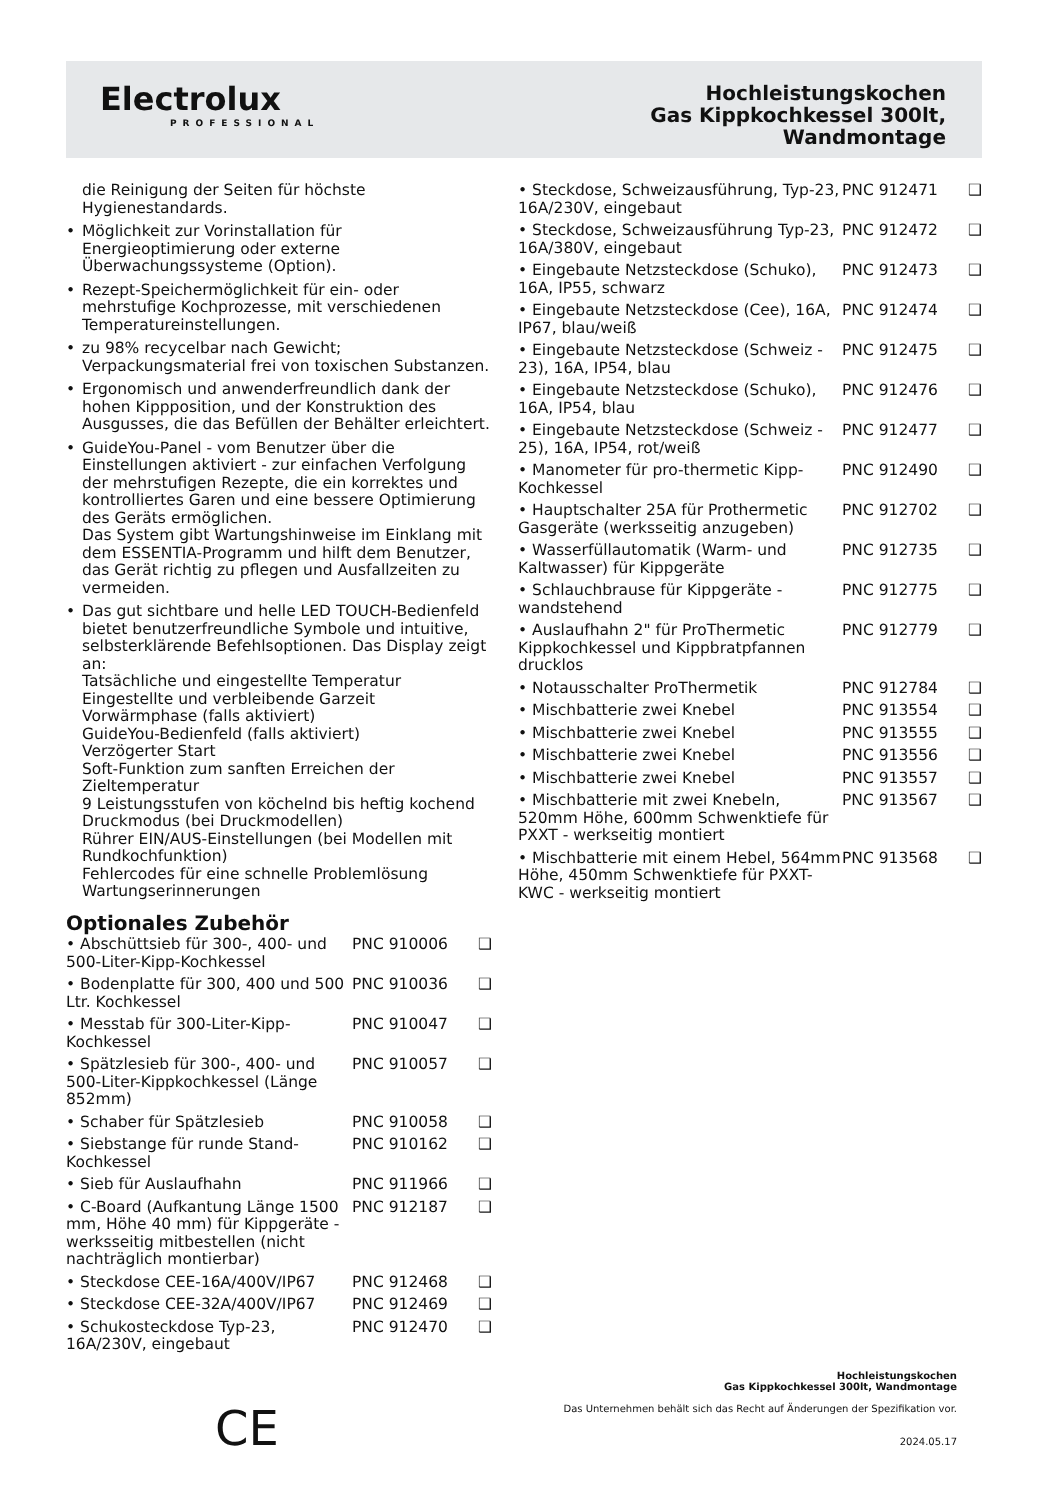Electrolux
PROFESSIONAL
Hochleistungskochen
Gas Kippkochkessel 300lt,
Wandmontage
die Reinigung der Seiten für höchste Hygienestandards.
• Möglichkeit zur Vorinstallation für Energieoptimierung oder externe Überwachungssysteme (Option).
• Rezept-Speichermöglichkeit für ein- oder mehrstufige Kochprozesse, mit verschiedenen Temperatureinstellungen.
• zu 98% recycelbar nach Gewicht; Verpackungsmaterial frei von toxischen Substanzen.
• Ergonomisch und anwenderfreundlich dank der hohen Kippposition, und der Konstruktion des Ausgusses, die das Befüllen der Behälter erleichtert.
• GuideYou-Panel - vom Benutzer über die Einstellungen aktiviert - zur einfachen Verfolgung der mehrstufigen Rezepte, die ein korrektes und kontrolliertes Garen und eine bessere Optimierung des Geräts ermöglichen.
Das System gibt Wartungshinweise im Einklang mit dem ESSENTIA-Programm und hilft dem Benutzer, das Gerät richtig zu pflegen und Ausfallzeiten zu vermeiden.
• Das gut sichtbare und helle LED TOUCH-Bedienfeld bietet benutzerfreundliche Symbole und intuitive, selbsterklärende Befehlsoptionen. Das Display zeigt an:
Tatsächliche und eingestellte Temperatur
Eingestellte und verbleibende Garzeit
Vorwärmphase (falls aktiviert)
GuideYou-Bedienfeld (falls aktiviert)
Verzögerter Start
Soft-Funktion zum sanften Erreichen der Zieltemperatur
9 Leistungsstufen von köchelnd bis heftig kochend
Druckmodus (bei Druckmodellen)
Rührer EIN/AUS-Einstellungen (bei Modellen mit Rundkochfunktion)
Fehlercodes für eine schnelle Problemlösung
Wartungserinnerungen
Optionales Zubehör
| • Abschüttsieb für 300-, 400- und 500-Liter-Kipp-Kochkessel | PNC 910006 | ❑ |
| • Bodenplatte für 300, 400 und 500 Ltr. Kochkessel | PNC 910036 | ❑ |
| • Messtab für 300-Liter-Kipp-Kochkessel | PNC 910047 | ❑ |
| • Spätzlesieb für 300-, 400- und 500-Liter-Kippkochkessel (Länge 852mm) | PNC 910057 | ❑ |
| • Schaber für Spätzlesieb | PNC 910058 | ❑ |
| • Siebstange für runde Stand-Kochkessel | PNC 910162 | ❑ |
| • Sieb für Auslaufhahn | PNC 911966 | ❑ |
| • C-Board (Aufkantung Länge 1500 mm, Höhe 40 mm) für Kippgeräte - werksseitig mitbestellen (nicht nachträglich montierbar) | PNC 912187 | ❑ |
| • Steckdose CEE-16A/400V/IP67 | PNC 912468 | ❑ |
| • Steckdose CEE-32A/400V/IP67 | PNC 912469 | ❑ |
| • Schukosteckdose Typ-23, 16A/230V, eingebaut | PNC 912470 | ❑ |
| • Steckdose, Schweizausführung, Typ-23, 16A/230V, eingebaut | PNC 912471 | ❑ |
| • Steckdose, Schweizausführung Typ-23, 16A/380V, eingebaut | PNC 912472 | ❑ |
| • Eingebaute Netzsteckdose (Schuko), 16A, IP55, schwarz | PNC 912473 | ❑ |
| • Eingebaute Netzsteckdose (Cee), 16A, IP67, blau/weiß | PNC 912474 | ❑ |
| • Eingebaute Netzsteckdose (Schweiz - 23), 16A, IP54, blau | PNC 912475 | ❑ |
| • Eingebaute Netzsteckdose (Schuko), 16A, IP54, blau | PNC 912476 | ❑ |
| • Eingebaute Netzsteckdose (Schweiz - 25), 16A, IP54, rot/weiß | PNC 912477 | ❑ |
| • Manometer für pro-thermetic Kipp-Kochkessel | PNC 912490 | ❑ |
| • Hauptschalter 25A für Prothermetic Gasgeräte (werksseitig anzugeben) | PNC 912702 | ❑ |
| • Wasserfüllautomatik (Warm- und Kaltwasser) für Kippgeräte | PNC 912735 | ❑ |
| • Schlauchbrause für Kippgeräte - wandstehend | PNC 912775 | ❑ |
| • Auslaufhahn 2" für ProThermetic Kippkochkessel und Kippbratpfannen drucklos | PNC 912779 | ❑ |
| • Notausschalter ProThermetik | PNC 912784 | ❑ |
| • Mischbatterie zwei Knebel | PNC 913554 | ❑ |
| • Mischbatterie zwei Knebel | PNC 913555 | ❑ |
| • Mischbatterie zwei Knebel | PNC 913556 | ❑ |
| • Mischbatterie zwei Knebel | PNC 913557 | ❑ |
| • Mischbatterie mit zwei Knebeln, 520mm Höhe, 600mm Schwenktiefe für PXXT - werkseitig montiert | PNC 913567 | ❑ |
| • Mischbatterie mit einem Hebel, 564mm Höhe, 450mm Schwenktiefe für PXXT- KWC - werkseitig montiert | PNC 913568 | ❑ |
CE
Hochleistungskochen
Gas Kippkochkessel 300lt, Wandmontage
Das Unternehmen behält sich das Recht auf Änderungen der Spezifikation vor.
2024.05.17